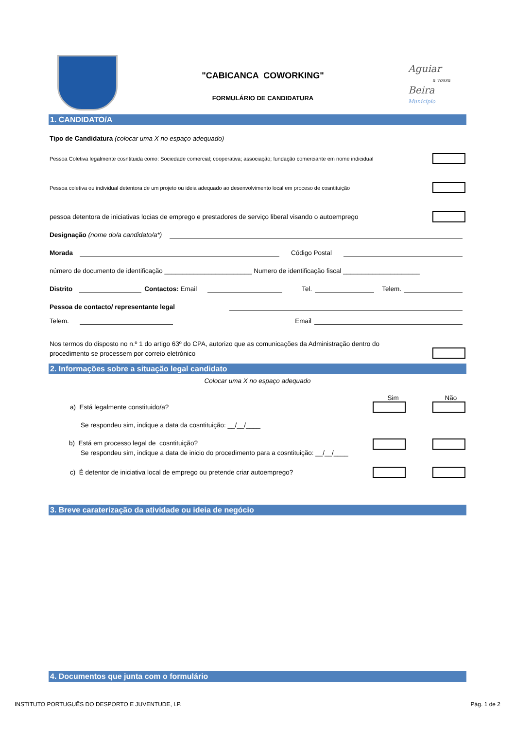"CABICANCA COWORKING"
FORMULÁRIO DE CANDIDATURA
Aguiar
a vossa
Beira
Município
1. CANDIDATO/A
Tipo de Candidatura (colocar uma X no espaço adequado)
Pessoa Coletiva legalmente cosntituida como: Sociedade comercial; cooperativa; associação; fundação comerciante em nome indicidual
Pessoa coletiva ou individual detentora de um projeto ou ideia adequado ao desenvolvimento local em proceso de cosntituição
pessoa detentora de iniciativas locias de emprego e prestadores de serviço liberal visando o autoemprego
Designação (nome do/a candidato/a*)
Morada Código Postal
número de documento de identificação ________________________ Numero de identificação fiscal _____________________
Distrito Contactos: Email Tel. Telem.
Pessoa de contacto/ representante legal
Telem. Email
Nos termos do disposto no n.º 1 do artigo 63º do CPA, autorizo que as comunicações da Administração dentro do
procedimento se processem por correio eletrónico
2. Informações sobre a situação legal candidato
Colocar uma X no espaço adequado
Sim Não
a) Está legalmente constituido/a?
Se respondeu sim, indique a data da cosntituição: __/__/____
b) Está em processo legal de cosntituição?
Se respondeu sim, indique a data de inicio do procedimento para a cosntituição: __/__/____
c) É detentor de iniciativa local de emprego ou pretende criar autoemprego?
3. Breve caraterização da atividade ou ideia de negócio
4. Documentos que junta com o formulário
INSTITUTO PORTUGUÊS DO DESPORTO E JUVENTUDE, I.P. Pág. 1 de 2